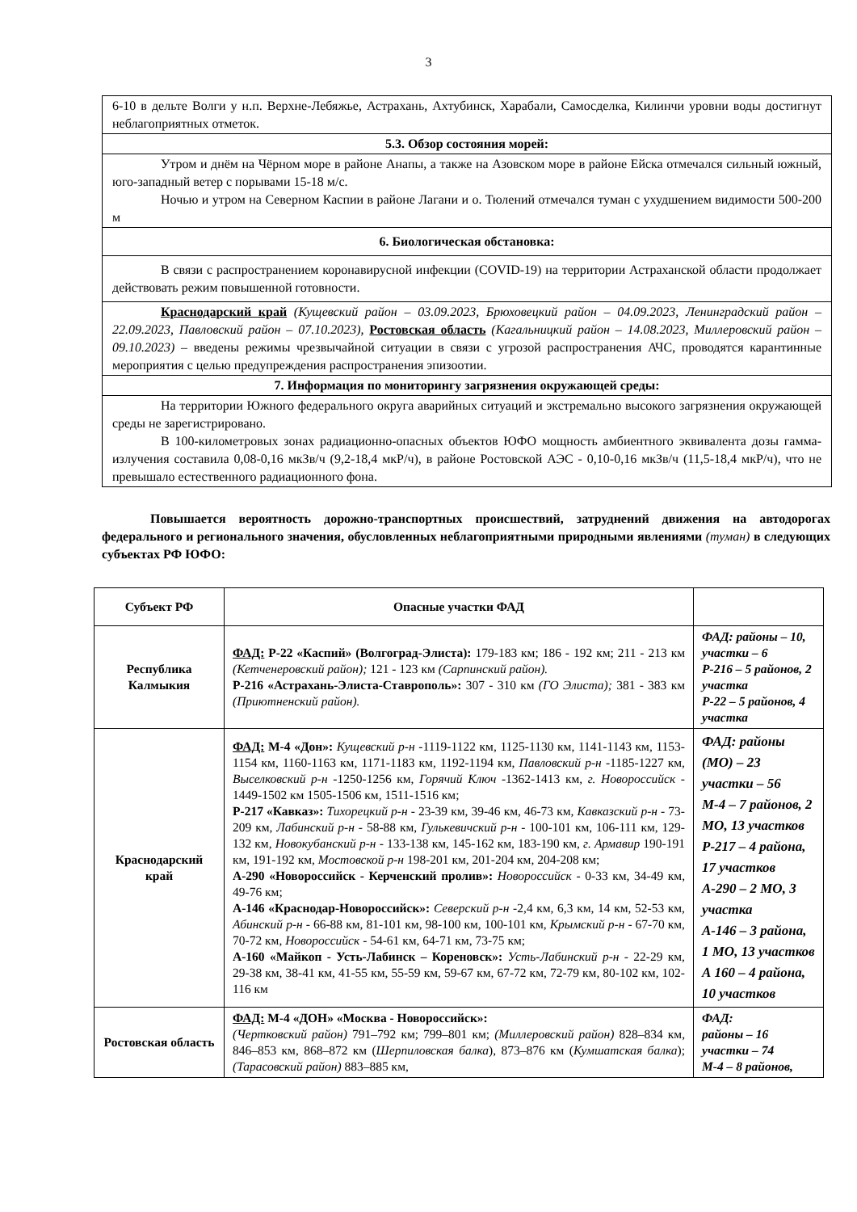3
| 6-10 в дельте Волги у н.п. Верхне-Лебяжье, Астрахань, Ахтубинск, Харабали, Самосделка, Килинчи уровни воды достигнут неблагоприятных отметок. |
| 5.3. Обзор состояния морей: |
| Утром и днём на Чёрном море в районе Анапы, а также на Азовском море в районе Ейска отмечался сильный южный, юго-западный ветер с порывами 15-18 м/с. Ночью и утром на Северном Каспии в районе Лагани и о. Тюлений отмечался туман с ухудшением видимости 500-200 м |
| 6. Биологическая обстановка: |
| В связи с распространением коронавирусной инфекции (COVID-19) на территории Астраханской области продолжает действовать режим повышенной готовности. |
| Краснодарский край (Кущевский район – 03.09.2023, Брюховецкий район – 04.09.2023, Ленинградский район – 22.09.2023, Павловский район – 07.10.2023), Ростовская область (Кагальницкий район – 14.08.2023, Миллеровский район – 09.10.2023) – введены режимы чрезвычайной ситуации в связи с угрозой распространения АЧС, проводятся карантинные мероприятия с целью предупреждения распространения эпизоотии. |
| 7. Информация по мониторингу загрязнения окружающей среды: |
| На территории Южного федерального округа аварийных ситуаций и экстремально высокого загрязнения окружающей среды не зарегистрировано. В 100-километровых зонах радиационно-опасных объектов ЮФО мощность амбиентного эквивалента дозы гамма-излучения составила 0,08-0,16 мкЗв/ч (9,2-18,4 мкР/ч), в районе Ростовской АЭС - 0,10-0,16 мкЗв/ч (11,5-18,4 мкР/ч), что не превышало естественного радиационного фона. |
Повышается вероятность дорожно-транспортных происшествий, затруднений движения на автодорогах федерального и регионального значения, обусловленных неблагоприятными природными явлениями (туман) в следующих субъектах РФ ЮФО:
| Субъект РФ | Опасные участки ФАД | |
| --- | --- | --- |
| Республика Калмыкия | ФАД: Р-22 «Каспий» (Волгоград-Элиста): 179-183 км; 186 - 192 км; 211 - 213 км (Кетченеровский район); 121 - 123 км (Сарпинский район). Р-216 «Астрахань-Элиста-Ставрополь»: 307 - 310 км (ГО Элиста); 381 - 383 км (Приютненский район). | ФАД: районы – 10, участки – 6 Р-216 – 5 районов, 2 участка Р-22 – 5 районов, 4 участка |
| Краснодарский край | ФАД: М-4 «Дон»: Кущевский р-н -1119-1122 км, 1125-1130 км, 1141-1143 км, 1153-1154 км, 1160-1163 км, 1171-1183 км, 1192-1194 км, Павловский р-н -1185-1227 км, Выселковский р-н -1250-1256 км, Горячий Ключ -1362-1413 км, г. Новороссийск - 1449-1502 км 1505-1506 км, 1511-1516 км; Р-217 «Кавказ»: Тихорецкий р-н - 23-39 км, 39-46 км, 46-73 км, Кавказский р-н - 73-209 км, Лабинский р-н - 58-88 км, Гулькевичский р-н - 100-101 км, 106-111 км, 129-132 км, Новокубанский р-н - 133-138 км, 145-162 км, 183-190 км, г. Армавир 190-191 км, 191-192 км, Мостовской р-н 198-201 км, 201-204 км, 204-208 км; А-290 «Новороссийск - Керченский пролив»: Новороссийск - 0-33 км, 34-49 км, 49-76 км; А-146 «Краснодар-Новороссийск»: Северский р-н -2,4 км, 6,3 км, 14 км, 52-53 км, Абинский р-н - 66-88 км, 81-101 км, 98-100 км, 100-101 км, Крымский р-н - 67-70 км, 70-72 км, Новороссийск - 54-61 км, 64-71 км, 73-75 км; А-160 «Майкоп - Усть-Лабинск – Кореновск»: Усть-Лабинский р-н - 22-29 км, 29-38 км, 38-41 км, 41-55 км, 55-59 км, 59-67 км, 67-72 км, 72-79 км, 80-102 км, 102-116 км | ФАД: районы (МО) – 23 участки – 56 М-4 – 7 районов, 2 МО, 13 участков Р-217 – 4 района, 17 участков А-290 – 2 МО, 3 участка А-146 – 3 района, 1 МО, 13 участков А 160 – 4 района, 10 участков |
| Ростовская область | ФАД: М-4 «ДОН» «Москва - Новороссийск»: (Чертковский район) 791–792 км; 799–801 км; (Миллеровский район) 828–834 км, 846–853 км, 868–872 км ( Шерпиловская балка ), 873–876 км ( Кумшатская балка ); (Тарасовский район) 883–885 км, | ФАД: районы – 16 участки – 74 М-4 – 8 районов, |